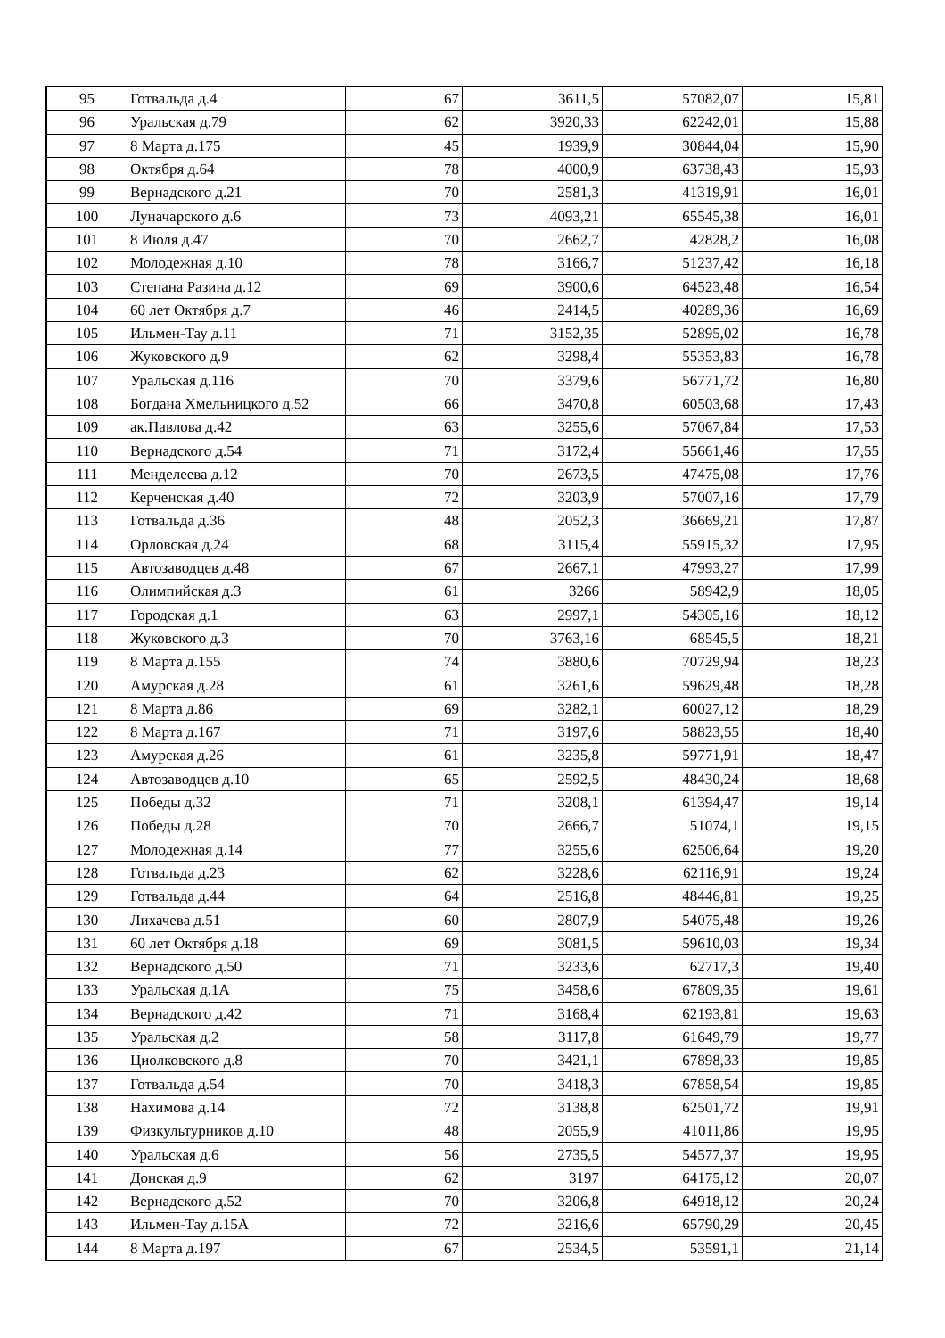| 95 | Готвальда д.4 | 67 | 3611,5 | 57082,07 | 15,81 |
| 96 | Уральская д.79 | 62 | 3920,33 | 62242,01 | 15,88 |
| 97 | 8 Марта д.175 | 45 | 1939,9 | 30844,04 | 15,90 |
| 98 | Октября д.64 | 78 | 4000,9 | 63738,43 | 15,93 |
| 99 | Вернадского д.21 | 70 | 2581,3 | 41319,91 | 16,01 |
| 100 | Луначарского д.6 | 73 | 4093,21 | 65545,38 | 16,01 |
| 101 | 8 Июля д.47 | 70 | 2662,7 | 42828,2 | 16,08 |
| 102 | Молодежная д.10 | 78 | 3166,7 | 51237,42 | 16,18 |
| 103 | Степана Разина д.12 | 69 | 3900,6 | 64523,48 | 16,54 |
| 104 | 60 лет Октября д.7 | 46 | 2414,5 | 40289,36 | 16,69 |
| 105 | Ильмен-Тау д.11 | 71 | 3152,35 | 52895,02 | 16,78 |
| 106 | Жуковского д.9 | 62 | 3298,4 | 55353,83 | 16,78 |
| 107 | Уральская д.116 | 70 | 3379,6 | 56771,72 | 16,80 |
| 108 | Богдана Хмельницкого д.52 | 66 | 3470,8 | 60503,68 | 17,43 |
| 109 | ак.Павлова д.42 | 63 | 3255,6 | 57067,84 | 17,53 |
| 110 | Вернадского д.54 | 71 | 3172,4 | 55661,46 | 17,55 |
| 111 | Менделеева д.12 | 70 | 2673,5 | 47475,08 | 17,76 |
| 112 | Керченская д.40 | 72 | 3203,9 | 57007,16 | 17,79 |
| 113 | Готвальда д.36 | 48 | 2052,3 | 36669,21 | 17,87 |
| 114 | Орловская д.24 | 68 | 3115,4 | 55915,32 | 17,95 |
| 115 | Автозаводцев д.48 | 67 | 2667,1 | 47993,27 | 17,99 |
| 116 | Олимпийская д.3 | 61 | 3266 | 58942,9 | 18,05 |
| 117 | Городская д.1 | 63 | 2997,1 | 54305,16 | 18,12 |
| 118 | Жуковского д.3 | 70 | 3763,16 | 68545,5 | 18,21 |
| 119 | 8 Марта д.155 | 74 | 3880,6 | 70729,94 | 18,23 |
| 120 | Амурская д.28 | 61 | 3261,6 | 59629,48 | 18,28 |
| 121 | 8 Марта д.86 | 69 | 3282,1 | 60027,12 | 18,29 |
| 122 | 8 Марта д.167 | 71 | 3197,6 | 58823,55 | 18,40 |
| 123 | Амурская д.26 | 61 | 3235,8 | 59771,91 | 18,47 |
| 124 | Автозаводцев д.10 | 65 | 2592,5 | 48430,24 | 18,68 |
| 125 | Победы д.32 | 71 | 3208,1 | 61394,47 | 19,14 |
| 126 | Победы д.28 | 70 | 2666,7 | 51074,1 | 19,15 |
| 127 | Молодежная д.14 | 77 | 3255,6 | 62506,64 | 19,20 |
| 128 | Готвальда д.23 | 62 | 3228,6 | 62116,91 | 19,24 |
| 129 | Готвальда д.44 | 64 | 2516,8 | 48446,81 | 19,25 |
| 130 | Лихачева д.51 | 60 | 2807,9 | 54075,48 | 19,26 |
| 131 | 60 лет Октября д.18 | 69 | 3081,5 | 59610,03 | 19,34 |
| 132 | Вернадского д.50 | 71 | 3233,6 | 62717,3 | 19,40 |
| 133 | Уральская д.1А | 75 | 3458,6 | 67809,35 | 19,61 |
| 134 | Вернадского д.42 | 71 | 3168,4 | 62193,81 | 19,63 |
| 135 | Уральская д.2 | 58 | 3117,8 | 61649,79 | 19,77 |
| 136 | Циолковского д.8 | 70 | 3421,1 | 67898,33 | 19,85 |
| 137 | Готвальда д.54 | 70 | 3418,3 | 67858,54 | 19,85 |
| 138 | Нахимова д.14 | 72 | 3138,8 | 62501,72 | 19,91 |
| 139 | Физкультурников д.10 | 48 | 2055,9 | 41011,86 | 19,95 |
| 140 | Уральская д.6 | 56 | 2735,5 | 54577,37 | 19,95 |
| 141 | Донская д.9 | 62 | 3197 | 64175,12 | 20,07 |
| 142 | Вернадского д.52 | 70 | 3206,8 | 64918,12 | 20,24 |
| 143 | Ильмен-Тау д.15А | 72 | 3216,6 | 65790,29 | 20,45 |
| 144 | 8 Марта д.197 | 67 | 2534,5 | 53591,1 | 21,14 |